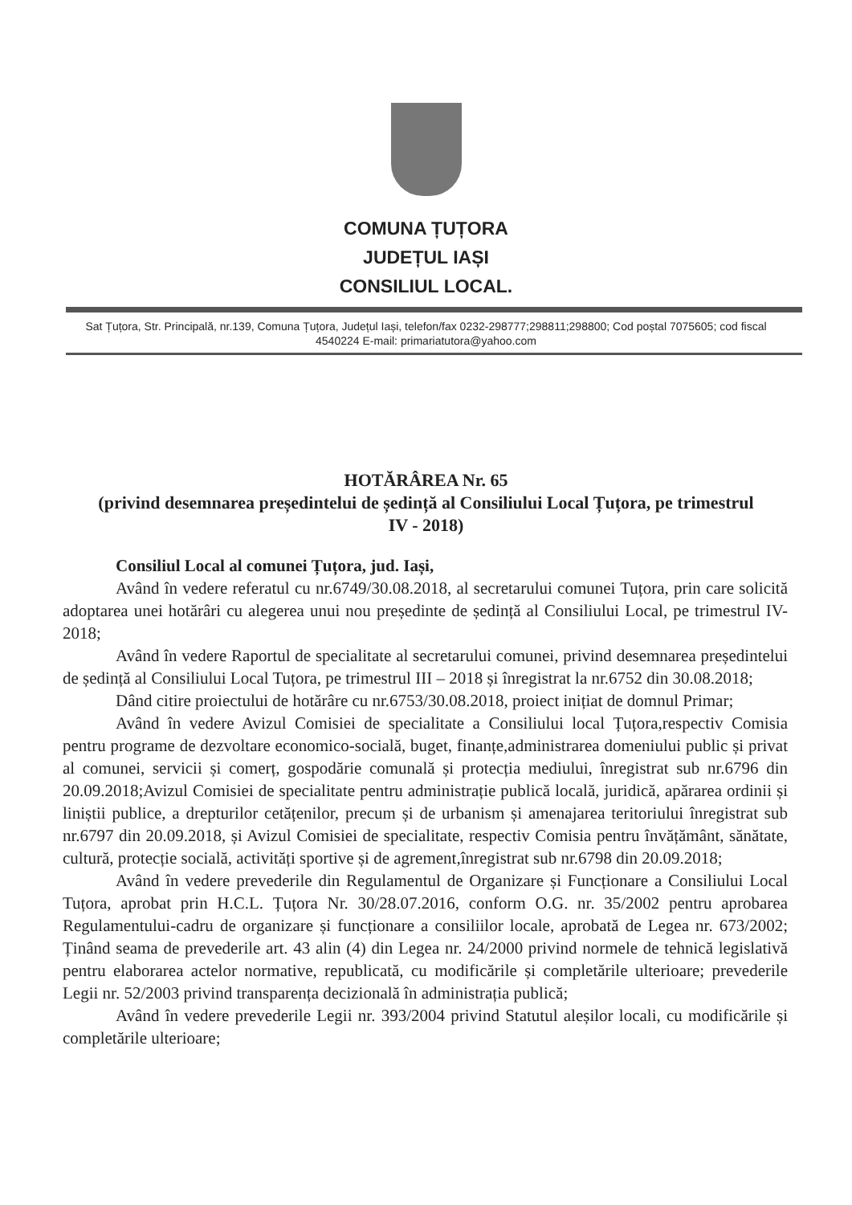COMUNA ȚUȚORA
JUDEȚUL IAȘI
CONSILIUL LOCAL.
Sat Țuțora, Str. Principală, nr.139, Comuna Țuțora, Județul Iași, telefon/fax 0232-298777;298811;298800; Cod poștal 7075605; cod fiscal 4540224 E-mail: primariatutora@yahoo.com
HOTĂRÂREA Nr. 65
(privind desemnarea președintelui de ședință al Consiliului Local Țuțora, pe trimestrul IV - 2018)
Consiliul Local al comunei Țuțora, jud. Iași,
Având în vedere referatul cu nr.6749/30.08.2018, al secretarului comunei Tuțora, prin care solicită adoptarea unei hotărâri cu alegerea unui nou președinte de ședință al Consiliului Local, pe trimestrul IV-2018;
Având în vedere Raportul de specialitate al secretarului comunei, privind desemnarea președintelui de ședință al Consiliului Local Tuțora, pe trimestrul III – 2018 și înregistrat la nr.6752 din 30.08.2018;
Dând citire proiectului de hotărâre cu nr.6753/30.08.2018, proiect inițiat de domnul Primar;
Având în vedere Avizul Comisiei de specialitate a Consiliului local Țuțora,respectiv Comisia pentru programe de dezvoltare economico-socială, buget, finanțe,administrarea domeniului public și privat al comunei, servicii și comerț, gospodărie comunală și protecția mediului, înregistrat sub nr.6796 din 20.09.2018;Avizul Comisiei de specialitate pentru administrație publică locală, juridică, apărarea ordinii și liniștii publice, a drepturilor cetățenilor, precum și de urbanism și amenajarea teritoriului înregistrat sub nr.6797 din 20.09.2018, și Avizul Comisiei de specialitate, respectiv Comisia pentru învățământ, sănătate, cultură, protecție socială, activități sportive și de agrement,înregistrat sub nr.6798 din 20.09.2018;
Având în vedere prevederile din Regulamentul de Organizare și Funcționare a Consiliului Local Tuțora, aprobat prin H.C.L. Țuțora Nr. 30/28.07.2016, conform O.G. nr. 35/2002 pentru aprobarea Regulamentului-cadru de organizare și funcționare a consiliilor locale, aprobată de Legea nr. 673/2002; Ținând seama de prevederile art. 43 alin (4) din Legea nr. 24/2000 privind normele de tehnică legislativă pentru elaborarea actelor normative, republicată, cu modificările și completările ulterioare; prevederile Legii nr. 52/2003 privind transparența decizională în administrația publică;
Având în vedere prevederile Legii nr. 393/2004 privind Statutul aleșilor locali, cu modificările și completările ulterioare;